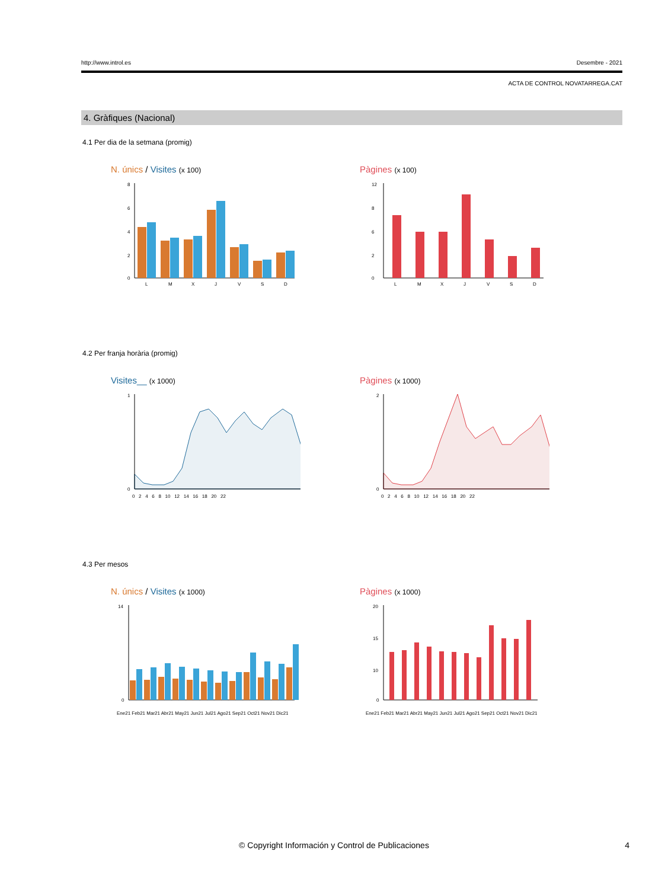http://www.introl.es Desembre - 2021
ACTA DE CONTROL NOVATARREGA.CAT
4. Gràfiques (Nacional)
4.1 Per dia de la setmana (promig)
N. únics / Visites (x 100)
8
6
4
2
0
L
M
X
J
V
S
D
Pàgines (x 100)
12
8
6
2
0
L
M
X
J
V
S
D
4.2 Per franja horària (promig)
Visites__ (x 1000)
1
0
0 2 4 6 8 10 12 14 16 18 20 22
Pàgines (x 1000)
2
0
0 2 4 6 8 10 12 14 16 18 20 22
4.3 Per mesos
N. únics / Visites (x 1000)
14
0
Ene21 Feb21 Mar21 Abr21 May21 Jun21 Jul21 Ago21 Sep21 Oct21 Nov21 Dic21
Pàgines (x 1000)
20
15
10
0
Ene21 Feb21 Mar21 Abr21 May21 Jun21 Jul21 Ago21 Sep21 Oct21 Nov21 Dic21
© Copyright Información y Control de Publicaciones 4